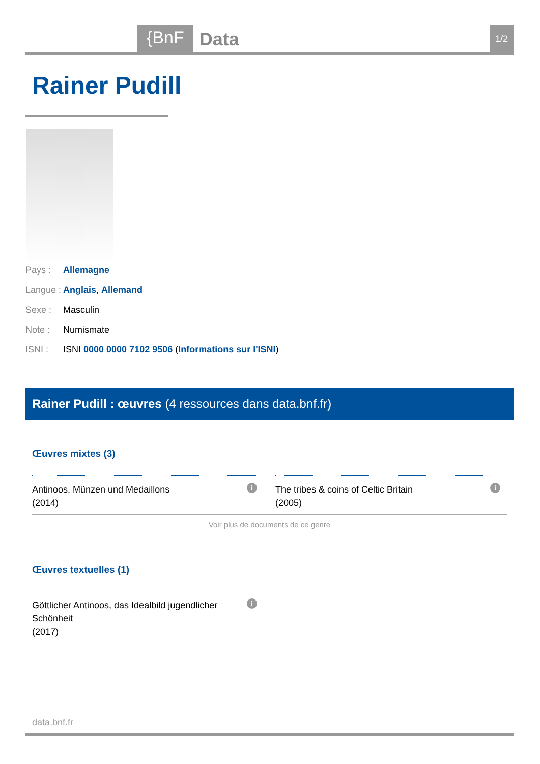{BnF Data 1/2
Rainer Pudill
Pays : Allemagne
Langue : Anglais, Allemand
Sexe : Masculin
Note : Numismate
ISNI : ISNI 0000 0000 7102 9506 (Informations sur l'ISNI)
Rainer Pudill : œuvres (4 ressources dans data.bnf.fr)
Œuvres mixtes (3)
Antinoos, Münzen und Medaillons
(2014)
i
The tribes & coins of Celtic Britain
(2005)
i
Voir plus de documents de ce genre
Œuvres textuelles (1)
Göttlicher Antinoos, das Idealbild jugendlicher Schönheit
(2017)
i
data.bnf.fr